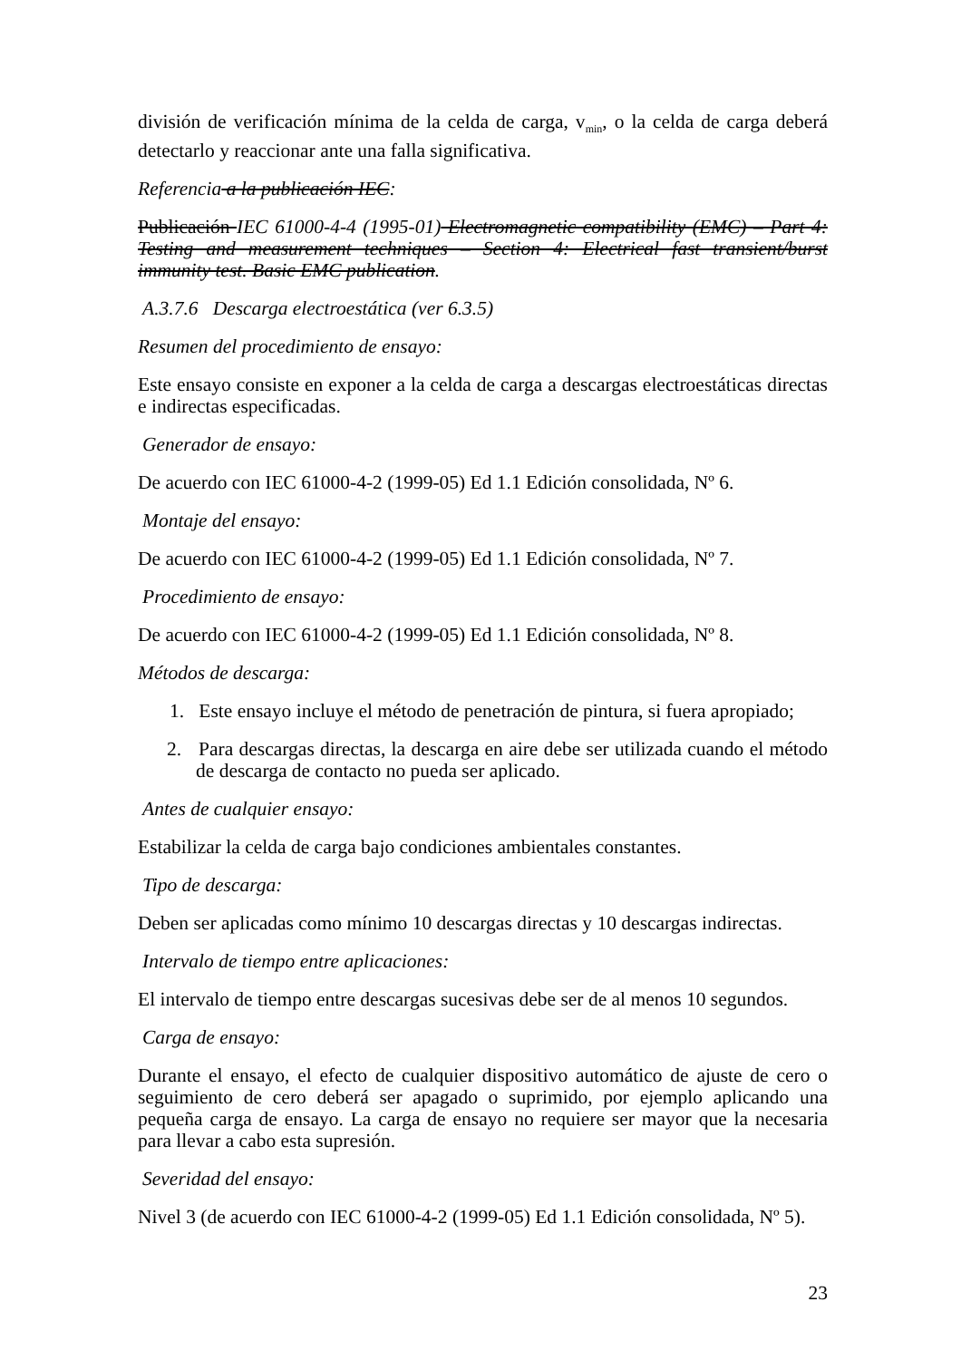división de verificación mínima de la celda de carga, v<sub>min</sub>, o la celda de carga deberá detectarlo y reaccionar ante una falla significativa.
Referencia a la publicación IEC:
Publicación IEC 61000-4-4 (1995-01) Electromagnetic compatibility (EMC) – Part 4: Testing and measurement techniques – Section 4: Electrical fast transient/burst immunity test. Basic EMC publication.
A.3.7.6 Descarga electroestática (ver 6.3.5)
Resumen del procedimiento de ensayo:
Este ensayo consiste en exponer a la celda de carga a descargas electroestáticas directas e indirectas especificadas.
Generador de ensayo:
De acuerdo con IEC 61000-4-2 (1999-05) Ed 1.1 Edición consolidada, Nº 6.
Montaje del ensayo:
De acuerdo con IEC 61000-4-2 (1999-05) Ed 1.1 Edición consolidada, Nº 7.
Procedimiento de ensayo:
De acuerdo con IEC 61000-4-2 (1999-05) Ed 1.1 Edición consolidada, Nº 8.
Métodos de descarga:
1. Este ensayo incluye el método de penetración de pintura, si fuera apropiado;
2. Para descargas directas, la descarga en aire debe ser utilizada cuando el método de descarga de contacto no pueda ser aplicado.
Antes de cualquier ensayo:
Estabilizar la celda de carga bajo condiciones ambientales constantes.
Tipo de descarga:
Deben ser aplicadas como mínimo 10 descargas directas y 10 descargas indirectas.
Intervalo de tiempo entre aplicaciones:
El intervalo de tiempo entre descargas sucesivas debe ser de al menos 10 segundos.
Carga de ensayo:
Durante el ensayo, el efecto de cualquier dispositivo automático de ajuste de cero o seguimiento de cero deberá ser apagado o suprimido, por ejemplo aplicando una pequeña carga de ensayo. La carga de ensayo no requiere ser mayor que la necesaria para llevar a cabo esta supresión.
Severidad del ensayo:
Nivel 3 (de acuerdo con IEC 61000-4-2 (1999-05) Ed 1.1 Edición consolidada, Nº 5).
23